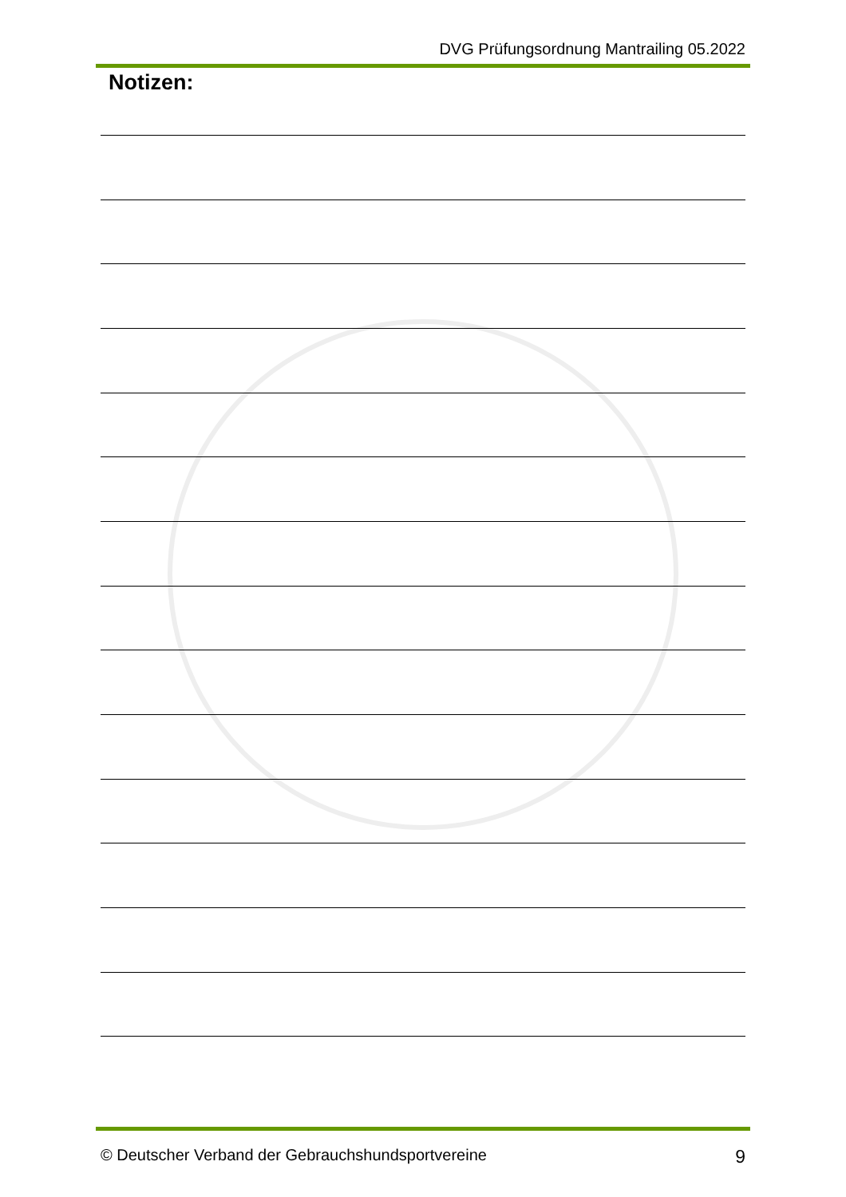DVG Prüfungsordnung Mantrailing 05.2022
Notizen:
© Deutscher Verband der Gebrauchshundsportvereine 9